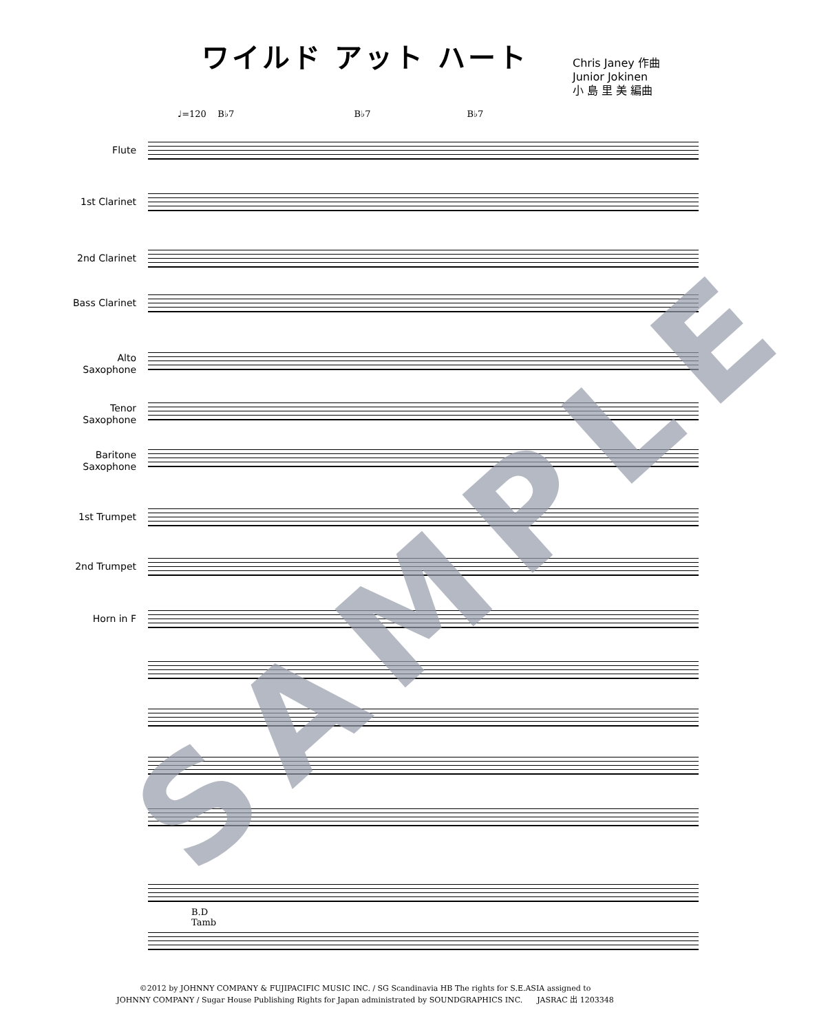ワイルド アット ハート
Chris Janey 作曲
Junior Jokinen
小 島 里 美 編曲
♩=120 B♭7 B♭7 B♭7
Flute
1st Clarinet
2nd Clarinet
Bass Clarinet
Alto
Saxophone
Tenor
Saxophone
Baritone
Saxophone
1st Trumpet
2nd Trumpet
Horn in F
B.D
Tamb
SAMPLE
©2012 by JOHNNY COMPANY & FUJIPACIFIC MUSIC INC. / SG Scandinavia HB The rights for S.E.ASIA assigned to
JOHNNY COMPANY / Sugar House Publishing Rights for Japan administrated by SOUNDGRAPHICS INC. JASRAC 出 1203348